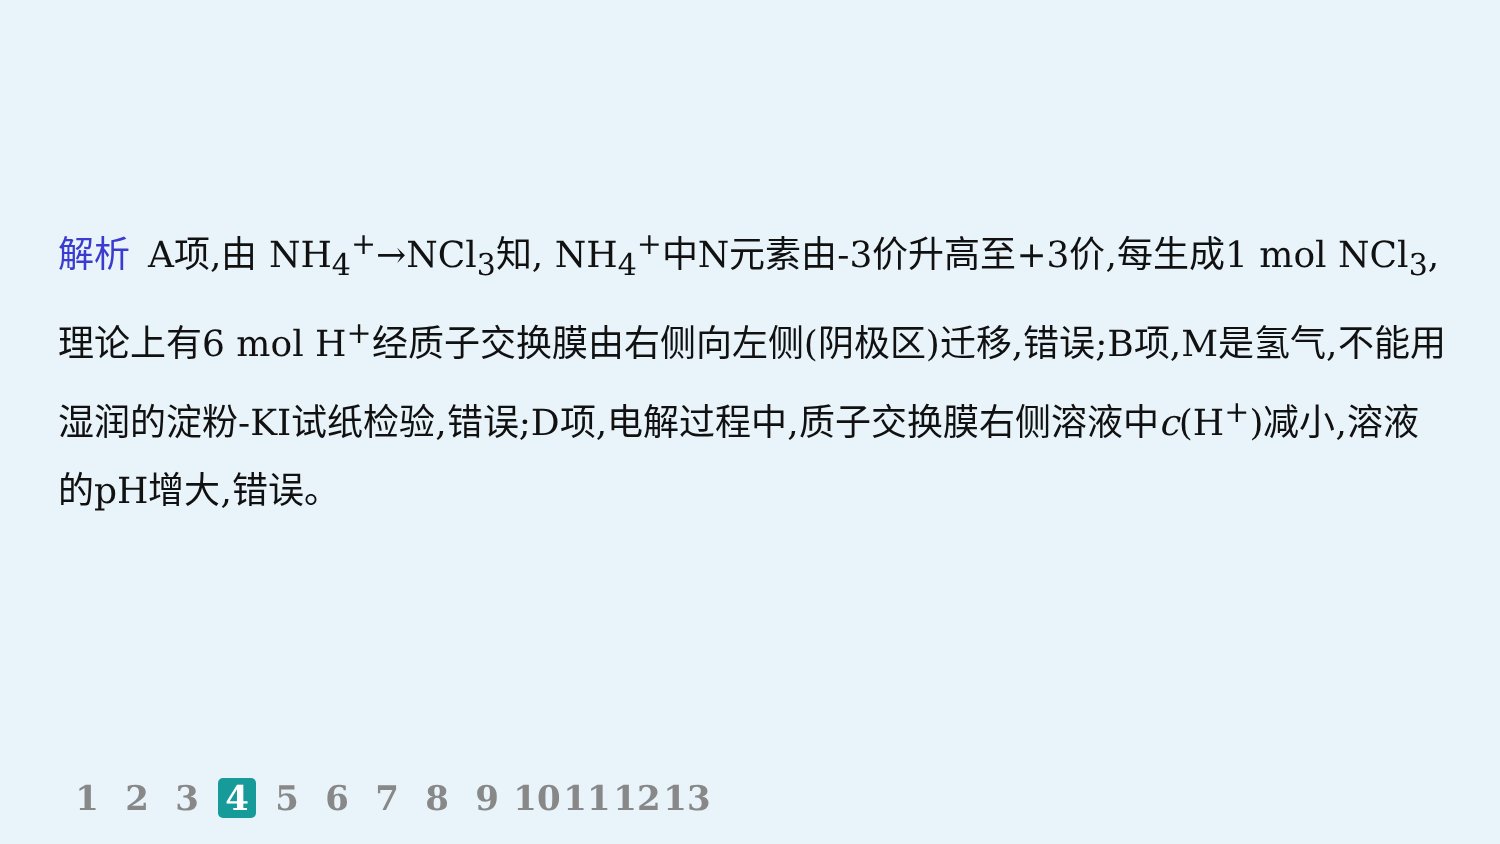解析 A项,由 NH<sub>4</sub><sup>+</sup>→NCl<sub>3</sub>知, NH<sub>4</sub><sup>+</sup>中N元素由-3价升高至+3价,每生成1 mol NCl<sub>3</sub>,理论上有6 mol H<sup>+</sup>经质子交换膜由右侧向左侧(阴极区)迁移,错误;B项,M是氢气,不能用湿润的淀粉-KI试纸检验,错误;D项,电解过程中,质子交换膜右侧溶液中c(H<sup>+</sup>)减小,溶液的pH增大,错误。
1 2 3 4 5 6 7 8 9 10 11 12 13